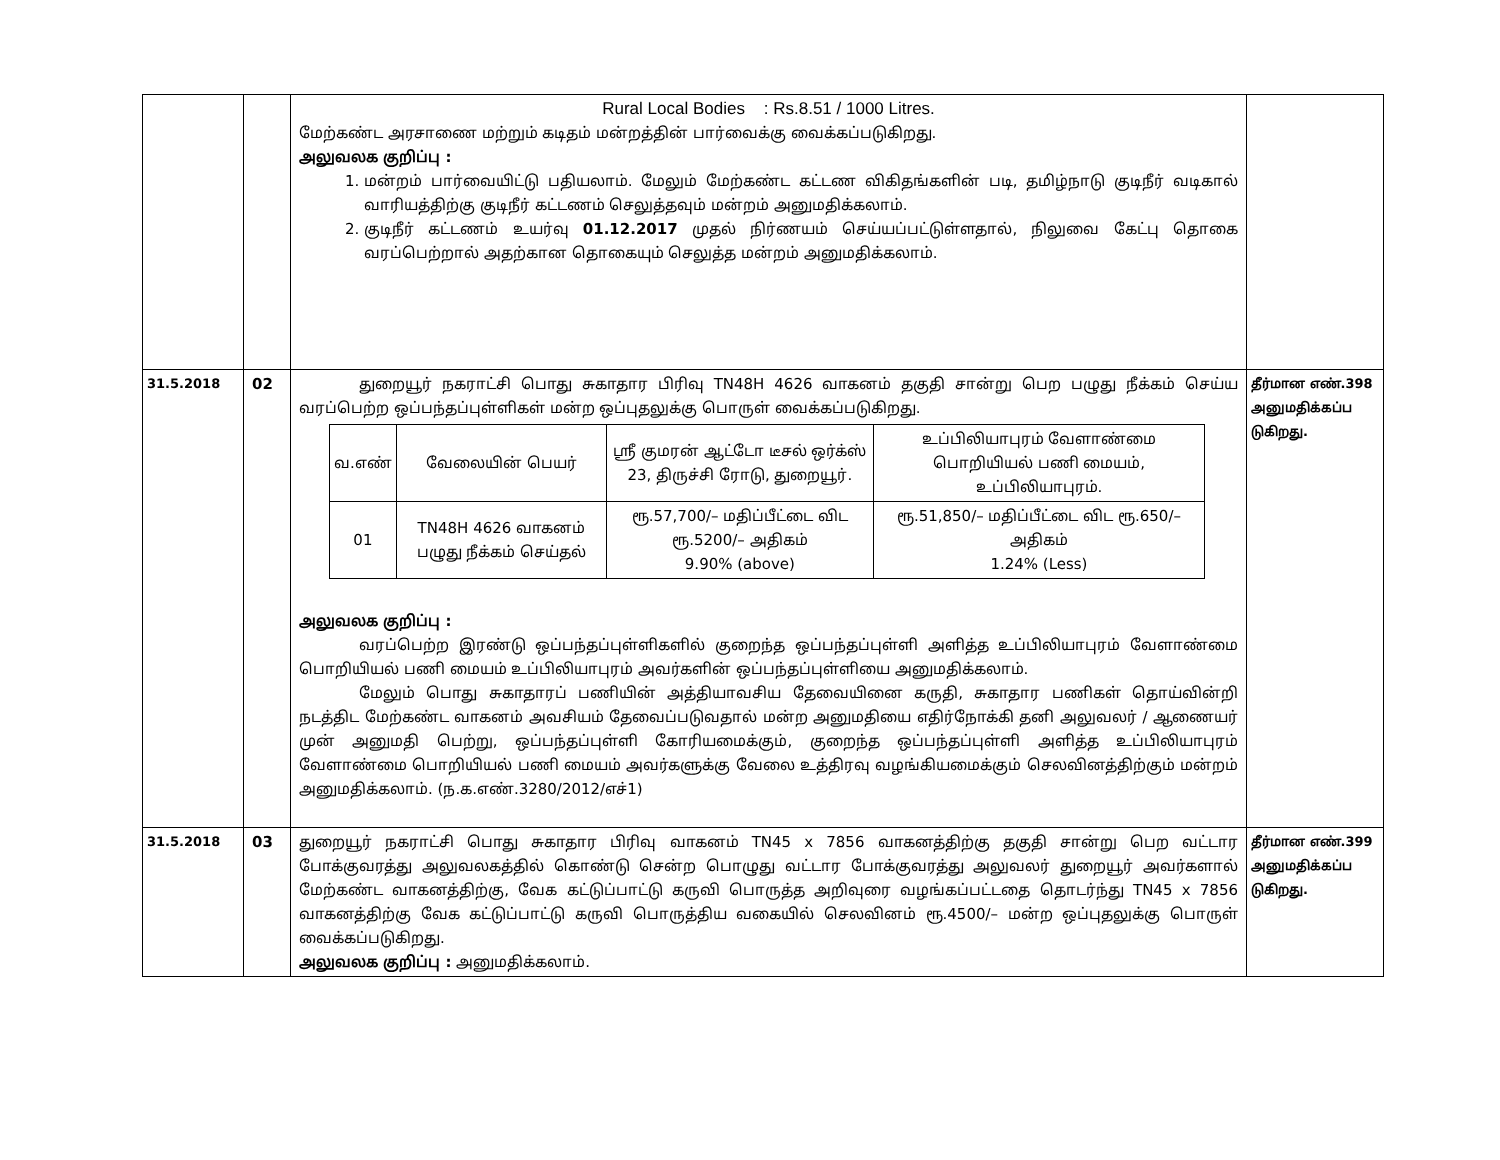| | | Rural Local Bodies : Rs.8.51 / 1000 Litres. மேற்கண்ட அரசாணை மற்றும் கடிதம் மன்றத்தின் பார்வைக்கு வைக்கப்படுகிறது. அலுவலக குறிப்பு : 1. மன்றம் பார்வையிட்டு பதியலாம். மேலும் மேற்கண்ட கட்டண விகிதங்களின் படி, தமிழ்நாடு குடிநீர் வடிகால் வாரியத்திற்கு குடிநீர் கட்டணம் செலுத்தவும் மன்றம் அனுமதிக்கலாம். 2. குடிநீர் கட்டணம் உயர்வு 01.12.2017 முதல் நிர்ணயம் செய்யப்பட்டுள்ளதால், நிலுவை கேட்பு தொகை வரப்பெற்றால் அதற்கான தொகையும் செலுத்த மன்றம் அனுமதிக்கலாம். | |
| 31.5.2018 | 02 | துறையூர் நகராட்சி பொது சுகாதார பிரிவு TN48H 4626 வாகனம் தகுதி சான்று பெற பழுது நீக்கம் செய்ய வரப்பெற்ற ஒப்பந்தப்புள்ளிகள் மன்ற ஒப்புதலுக்கு பொருள் வைக்கப்படுகிறது. / வ.எண் / வேலையின் பெயர் / ஸ்ரீ குமரன் ஆட்டோ டீசல் ஒர்க்ஸ் 23, திருச்சி ரோடு, துறையூர். / உப்பிலியாபுரம் வேளாண்மை பொறியியல் பணி மையம், உப்பிலியாபுரம். / / 01 / TN48H 4626 வாகனம் பழுது நீக்கம் செய்தல் / ரூ.57,700/– மதிப்பீட்டை விட ரூ.5200/– அதிகம் 9.90% (above) / ரூ.51,850/– மதிப்பீட்டை விட ரூ.650/– அதிகம் 1.24% (Less) / அலுவலக குறிப்பு : வரப்பெற்ற இரண்டு ஒப்பந்தப்புள்ளிகளில் குறைந்த ஒப்பந்தப்புள்ளி அளித்த உப்பிலியாபுரம் வேளாண்மை பொறியியல் பணி மையம் உப்பிலியாபுரம் அவர்களின் ஒப்பந்தப்புள்ளியை அனுமதிக்கலாம். மேலும் பொது சுகாதாரப் பணியின் அத்தியாவசிய தேவையினை கருதி, சுகாதார பணிகள் தொய்வின்றி நடத்திட மேற்கண்ட வாகனம் அவசியம் தேவைப்படுவதால் மன்ற அனுமதியை எதிர்நோக்கி தனி அலுவலர் / ஆணையர் முன் அனுமதி பெற்று, ஒப்பந்தப்புள்ளி கோரியமைக்கும், குறைந்த ஒப்பந்தப்புள்ளி அளித்த உப்பிலியாபுரம் வேளாண்மை பொறியியல் பணி மையம் அவர்களுக்கு வேலை உத்திரவு வழங்கியமைக்கும் செலவினத்திற்கும் மன்றம் அனுமதிக்கலாம். (ந.க.எண்.3280/2012/எச்1) | தீர்மான எண்.398 அனுமதிக்கப்ப டுகிறது. |
| 31.5.2018 | 03 | துறையூர் நகராட்சி பொது சுகாதார பிரிவு வாகனம் TN45 x 7856 வாகனத்திற்கு தகுதி சான்று பெற வட்டார போக்குவரத்து அலுவலகத்தில் கொண்டு சென்ற பொழுது வட்டார போக்குவரத்து அலுவலர் துறையூர் அவர்களால் மேற்கண்ட வாகனத்திற்கு, வேக கட்டுப்பாட்டு கருவி பொருத்த அறிவுரை வழங்கப்பட்டதை தொடர்ந்து TN45 x 7856 வாகனத்திற்கு வேக கட்டுப்பாட்டு கருவி பொருத்திய வகையில் செலவினம் ரூ.4500/– மன்ற ஒப்புதலுக்கு பொருள் வைக்கப்படுகிறது. அலுவலக குறிப்பு : அனுமதிக்கலாம். | தீர்மான எண்.399 அனுமதிக்கப்ப டுகிறது. |